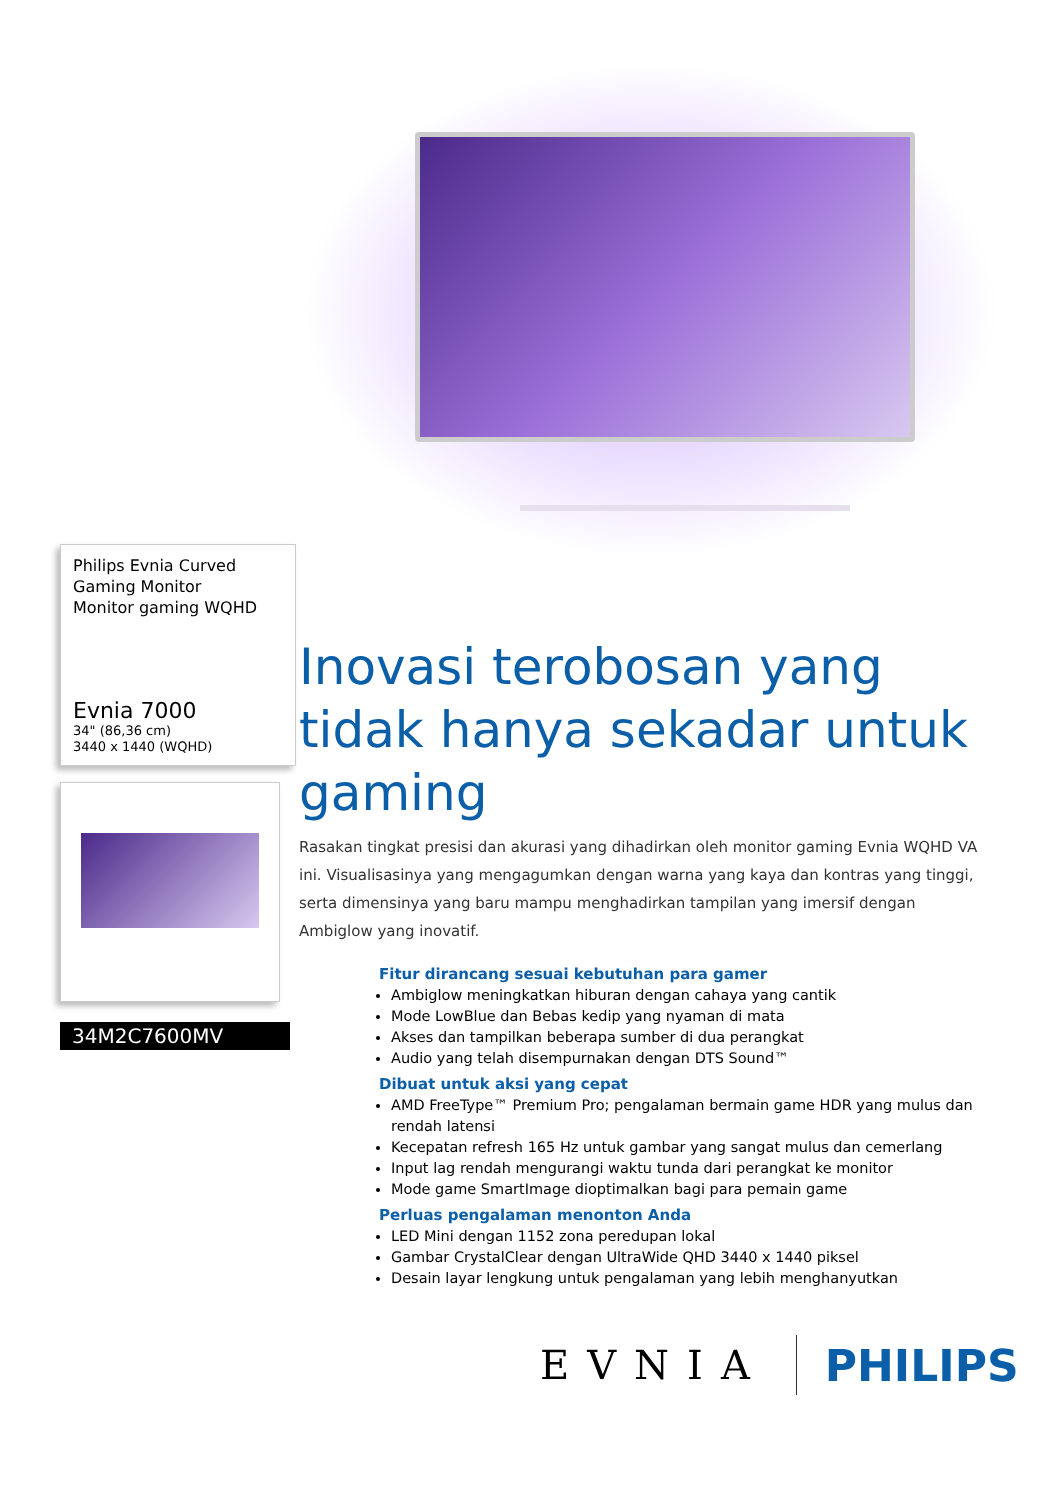Philips Evnia Curved Gaming Monitor
Monitor gaming WQHD
Evnia 7000
34" (86,36 cm)
3440 x 1440 (WQHD)
34M2C7600MV
Inovasi terobosan yang tidak hanya sekadar untuk gaming
Rasakan tingkat presisi dan akurasi yang dihadirkan oleh monitor gaming Evnia WQHD VA ini. Visualisasinya yang mengagumkan dengan warna yang kaya dan kontras yang tinggi, serta dimensinya yang baru mampu menghadirkan tampilan yang imersif dengan Ambiglow yang inovatif.
Fitur dirancang sesuai kebutuhan para gamer
Ambiglow meningkatkan hiburan dengan cahaya yang cantik
Mode LowBlue dan Bebas kedip yang nyaman di mata
Akses dan tampilkan beberapa sumber di dua perangkat
Audio yang telah disempurnakan dengan DTS Sound™
Dibuat untuk aksi yang cepat
AMD FreeType™ Premium Pro; pengalaman bermain game HDR yang mulus dan rendah latensi
Kecepatan refresh 165 Hz untuk gambar yang sangat mulus dan cemerlang
Input lag rendah mengurangi waktu tunda dari perangkat ke monitor
Mode game SmartImage dioptimalkan bagi para pemain game
Perluas pengalaman menonton Anda
LED Mini dengan 1152 zona peredupan lokal
Gambar CrystalClear dengan UltraWide QHD 3440 x 1440 piksel
Desain layar lengkung untuk pengalaman yang lebih menghanyutkan
EVNIA PHILIPS